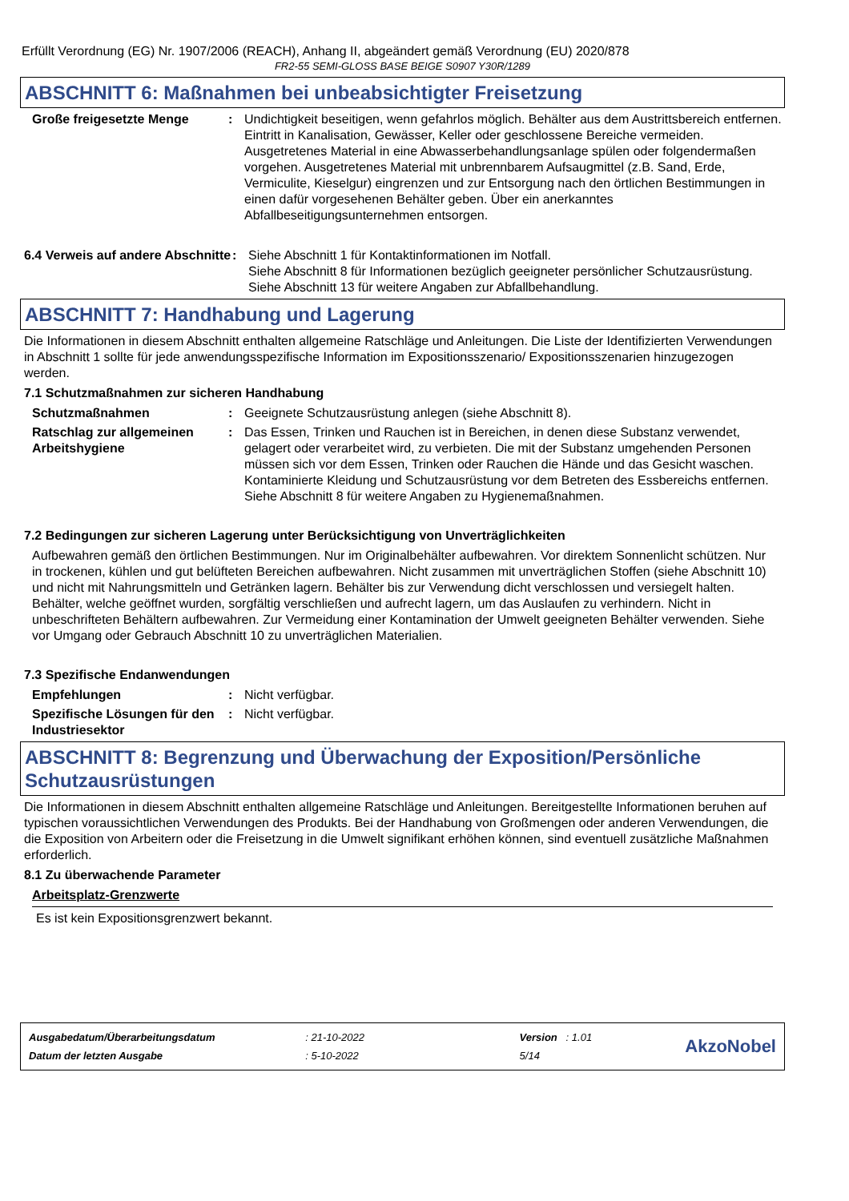Erfüllt Verordnung (EG) Nr. 1907/2006 (REACH), Anhang II, abgeändert gemäß Verordnung (EU) 2020/878
FR2-55 SEMI-GLOSS BASE BEIGE S0907 Y30R/1289
ABSCHNITT 6: Maßnahmen bei unbeabsichtigter Freisetzung
Große freigesetzte Menge : Undichtigkeit beseitigen, wenn gefahrlos möglich. Behälter aus dem Austrittsbereich entfernen. Eintritt in Kanalisation, Gewässer, Keller oder geschlossene Bereiche vermeiden. Ausgetretenes Material in eine Abwasserbehandlungsanlage spülen oder folgendermaßen vorgehen. Ausgetretenes Material mit unbrennbarem Aufsaugmittel (z.B. Sand, Erde, Vermiculite, Kieselgur) eingrenzen und zur Entsorgung nach den örtlichen Bestimmungen in einen dafür vorgesehenen Behälter geben. Über ein anerkanntes Abfallbeseitigungsunternehmen entsorgen.
6.4 Verweis auf andere Abschnitte
: Siehe Abschnitt 1 für Kontaktinformationen im Notfall.
Siehe Abschnitt 8 für Informationen bezüglich geeigneter persönlicher Schutzausrüstung.
Siehe Abschnitt 13 für weitere Angaben zur Abfallbehandlung.
ABSCHNITT 7: Handhabung und Lagerung
Die Informationen in diesem Abschnitt enthalten allgemeine Ratschläge und Anleitungen. Die Liste der Identifizierten Verwendungen in Abschnitt 1 sollte für jede anwendungsspezifische Information im Expositionsszenario/ Expositionsszenarien hinzugezogen werden.
7.1 Schutzmaßnahmen zur sicheren Handhabung
Schutzmaßnahmen : Geeignete Schutzausrüstung anlegen (siehe Abschnitt 8).
Ratschlag zur allgemeinen Arbeitshygiene
: Das Essen, Trinken und Rauchen ist in Bereichen, in denen diese Substanz verwendet, gelagert oder verarbeitet wird, zu verbieten. Die mit der Substanz umgehenden Personen müssen sich vor dem Essen, Trinken oder Rauchen die Hände und das Gesicht waschen. Kontaminierte Kleidung und Schutzausrüstung vor dem Betreten des Essbereichs entfernen. Siehe Abschnitt 8 für weitere Angaben zu Hygienemaßnahmen.
7.2 Bedingungen zur sicheren Lagerung unter Berücksichtigung von Unverträglichkeiten
Aufbewahren gemäß den örtlichen Bestimmungen. Nur im Originalbehälter aufbewahren. Vor direktem Sonnenlicht schützen. Nur in trockenen, kühlen und gut belüfteten Bereichen aufbewahren. Nicht zusammen mit unverträglichen Stoffen (siehe Abschnitt 10) und nicht mit Nahrungsmitteln und Getränken lagern. Behälter bis zur Verwendung dicht verschlossen und versiegelt halten. Behälter, welche geöffnet wurden, sorgfältig verschließen und aufrecht lagern, um das Auslaufen zu verhindern. Nicht in unbeschrifteten Behältern aufbewahren. Zur Vermeidung einer Kontamination der Umwelt geeigneten Behälter verwenden. Siehe vor Umgang oder Gebrauch Abschnitt 10 zu unverträglichen Materialien.
7.3 Spezifische Endanwendungen
Empfehlungen : Nicht verfügbar.
Spezifische Lösungen für den Industriesektor
: Nicht verfügbar.
ABSCHNITT 8: Begrenzung und Überwachung der Exposition/Persönliche Schutzausrüstungen
Die Informationen in diesem Abschnitt enthalten allgemeine Ratschläge und Anleitungen. Bereitgestellte Informationen beruhen auf typischen voraussichtlichen Verwendungen des Produkts. Bei der Handhabung von Großmengen oder anderen Verwendungen, die die Exposition von Arbeitern oder die Freisetzung in die Umwelt signifikant erhöhen können, sind eventuell zusätzliche Maßnahmen erforderlich.
8.1 Zu überwachende Parameter
Arbeitsplatz-Grenzwerte
Es ist kein Expositionsgrenzwert bekannt.
| Ausgabedatum/Überarbeitungsdatum | : 21-10-2022 | Version : 1.01 |
| Datum der letzten Ausgabe | : 5-10-2022 | 5/14 |
AkzoNobel